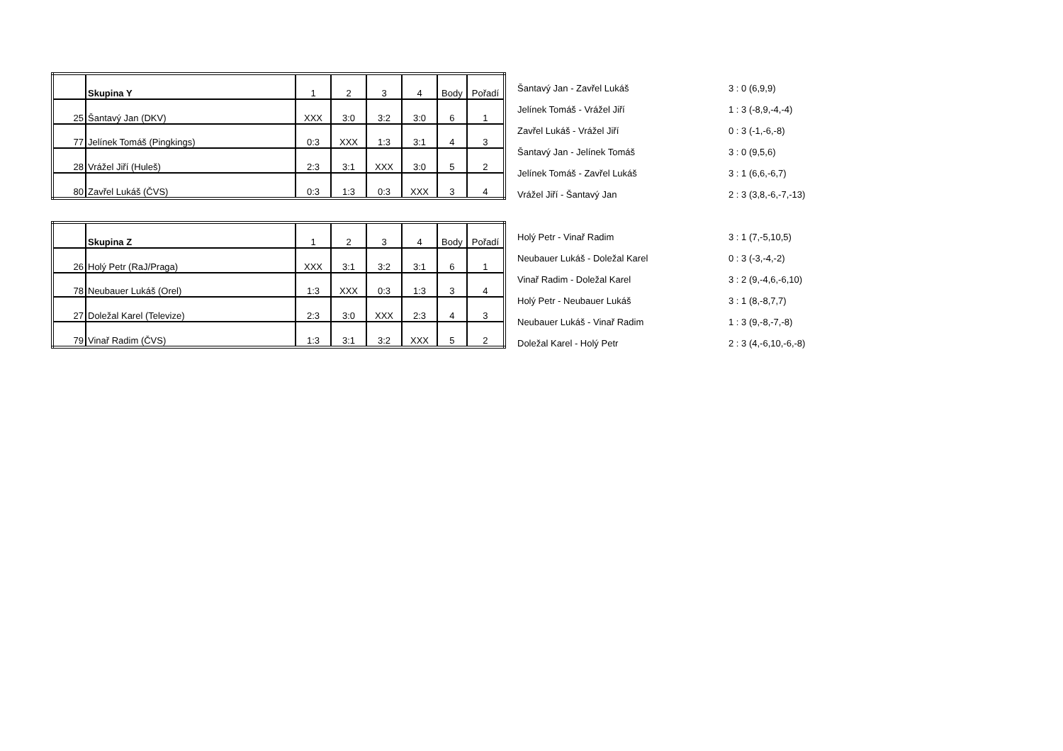| | Skupina Y | 1 | 2 | 3 | 4 | Body | Pořadí |
| 25 | Šantavý Jan (DKV) | XXX | 3:0 | 3:2 | 3:0 | 6 | 1 |
| 77 | Jelínek Tomáš (Pingkings) | 0:3 | XXX | 1:3 | 3:1 | 4 | 3 |
| 28 | Vrážel Jiří (Huleš) | 2:3 | 3:1 | XXX | 3:0 | 5 | 2 |
| 80 | Zavřel Lukáš (ČVS) | 0:3 | 1:3 | 0:3 | XXX | 3 | 4 |
| Šantavý Jan - Zavřel Lukáš | 3 : 0 (6,9,9) |
| Jelínek Tomáš - Vrážel Jiří | 1 : 3 (-8,9,-4,-4) |
| Zavřel Lukáš - Vrážel Jiří | 0 : 3 (-1,-6,-8) |
| Šantavý Jan - Jelínek Tomáš | 3 : 0 (9,5,6) |
| Jelínek Tomáš - Zavřel Lukáš | 3 : 1 (6,6,-6,7) |
| Vrážel Jiří - Šantavý Jan | 2 : 3 (3,8,-6,-7,-13) |
| | Skupina Z | 1 | 2 | 3 | 4 | Body | Pořadí |
| 26 | Holý Petr (RaJ/Praga) | XXX | 3:1 | 3:2 | 3:1 | 6 | 1 |
| 78 | Neubauer Lukáš (Orel) | 1:3 | XXX | 0:3 | 1:3 | 3 | 4 |
| 27 | Doležal Karel (Televize) | 2:3 | 3:0 | XXX | 2:3 | 4 | 3 |
| 79 | Vinař Radim (ČVS) | 1:3 | 3:1 | 3:2 | XXX | 5 | 2 |
| Holý Petr - Vinař Radim | 3 : 1 (7,-5,10,5) |
| Neubauer Lukáš - Doležal Karel | 0 : 3 (-3,-4,-2) |
| Vinař Radim - Doležal Karel | 3 : 2 (9,-4,6,-6,10) |
| Holý Petr - Neubauer Lukáš | 3 : 1 (8,-8,7,7) |
| Neubauer Lukáš - Vinař Radim | 1 : 3 (9,-8,-7,-8) |
| Doležal Karel - Holý Petr | 2 : 3 (4,-6,10,-6,-8) |